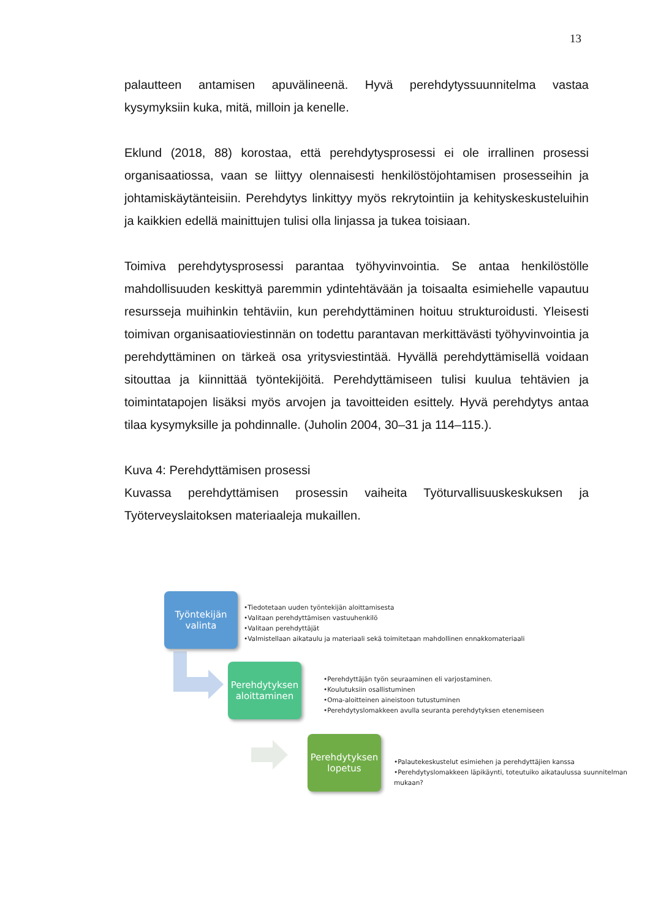13
palautteen antamisen apuvälineenä. Hyvä perehdytyssuunnitelma vastaa kysymyksiin kuka, mitä, milloin ja kenelle.
Eklund (2018, 88) korostaa, että perehdytysprosessi ei ole irrallinen prosessi organisaatiossa, vaan se liittyy olennaisesti henkilöstöjohtamisen prosesseihin ja johtamiskäytänteisiin. Perehdytys linkittyy myös rekrytointiin ja kehityskeskusteluihin ja kaikkien edellä mainittujen tulisi olla linjassa ja tukea toisiaan.
Toimiva perehdytysprosessi parantaa työhyvinvointia. Se antaa henkilöstölle mahdollisuuden keskittyä paremmin ydintehtävään ja toisaalta esimiehelle vapautuu resursseja muihinkin tehtäviin, kun perehdyttäminen hoituu strukturoidusti. Yleisesti toimivan organisaatioviestinnän on todettu parantavan merkittävästi työhyvinvointia ja perehdyttäminen on tärkeä osa yritysviestintää. Hyvällä perehdyttämisellä voidaan sitouttaa ja kiinnittää työntekijöitä. Perehdyttämiseen tulisi kuulua tehtävien ja toimintatapojen lisäksi myös arvojen ja tavoitteiden esittely. Hyvä perehdytys antaa tilaa kysymyksille ja pohdinnalle. (Juholin 2004, 30–31 ja 114–115.).
Kuva 4: Perehdyttämisen prosessi
Kuvassa perehdyttämisen prosessin vaiheita Työturvallisuuskeskuksen ja Työterveyslaitoksen materiaaleja mukaillen.
Työntekijän
valinta
•Tiedotetaan uuden työntekijän aloittamisesta
•Valitaan perehdyttämisen vastuuhenkilö
•Valitaan perehdyttäjät
•Valmistellaan aikataulu ja materiaali sekä toimitetaan mahdollinen ennakkomateriaali
Perehdytyksen
aloittaminen
•Perehdyttäjän työn seuraaminen eli varjostaminen.
•Koulutuksiin osallistuminen
•Oma-aloitteinen aineistoon tutustuminen
•Perehdytyslomakkeen avulla seuranta perehdytyksen etenemiseen
Perehdytyksen
lopetus
•Palautekeskustelut esimiehen ja perehdyttäjien kanssa
•Perehdytyslomakkeen läpikäynti, toteutuiko aikataulussa suunnitelman mukaan?